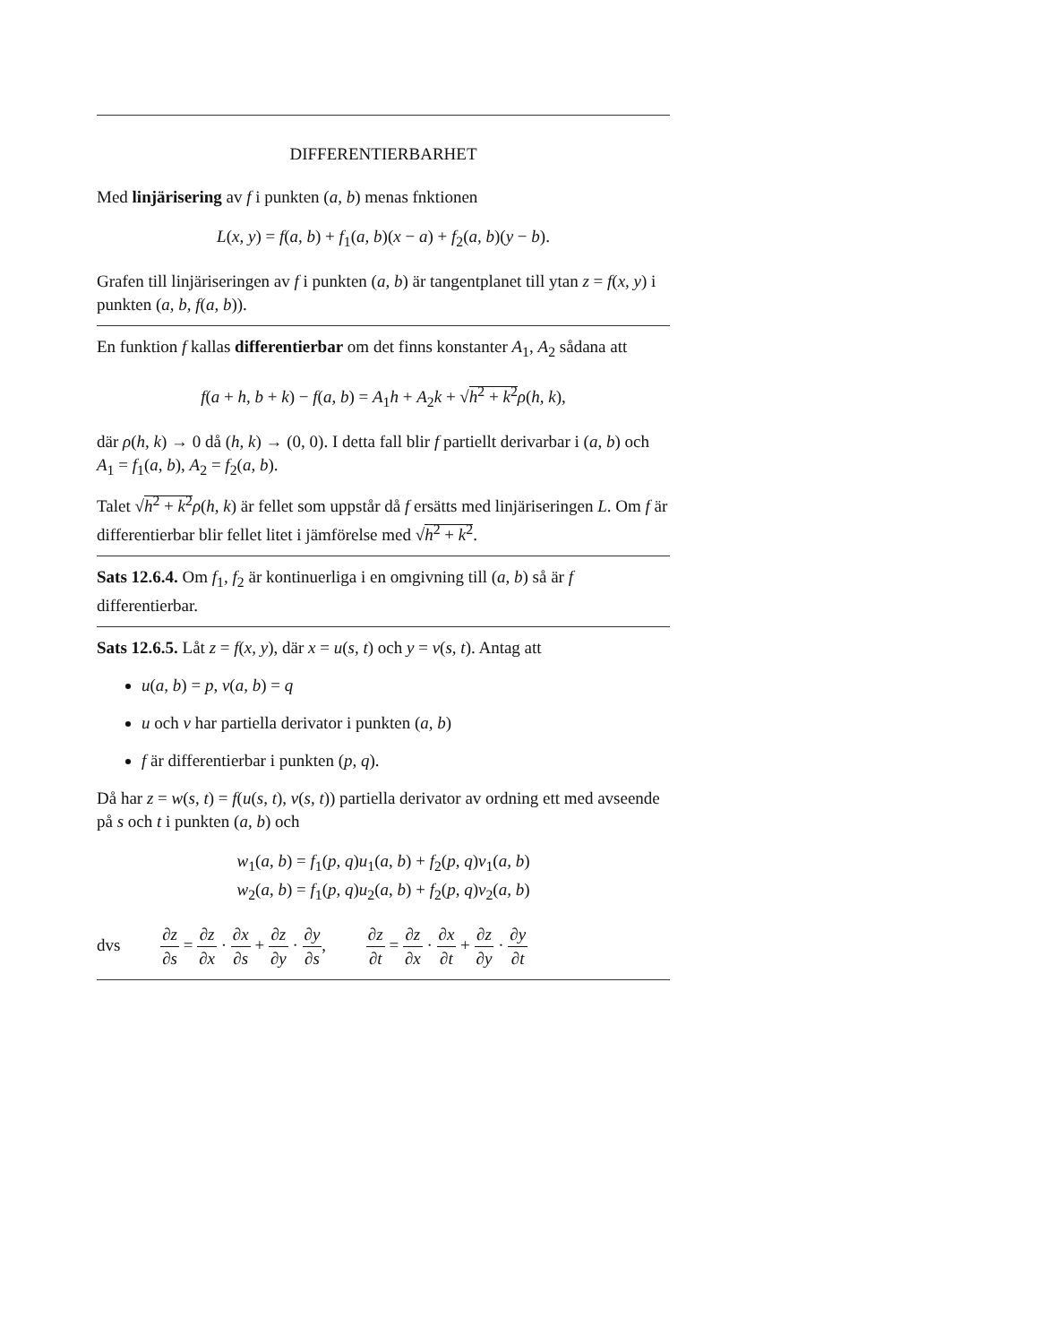DIFFERENTIERBARHET
Med linjärisering av f i punkten (a, b) menas fnktionen
L(x, y) = f(a, b) + f<sub>1</sub>(a, b)(x − a) + f<sub>2</sub>(a, b)(y − b).
Grafen till linjäriseringen av f i punkten (a, b) är tangentplanet till ytan z = f(x, y) i punkten (a, b, f(a, b)).
En funktion f kallas differentierbar om det finns konstanter A<sub>1</sub>, A<sub>2</sub> sådana att
f(a + h, b + k) − f(a, b) = A<sub>1</sub>h + A<sub>2</sub>k + √h<sup>2</sup> + k<sup>2</sup> ρ(h, k),
där ρ(h, k) → 0 då (h, k) → (0, 0). I detta fall blir f partiellt derivarbar i (a, b) och A<sub>1</sub> = f<sub>1</sub>(a, b), A<sub>2</sub> = f<sub>2</sub>(a, b).
Talet √h<sup>2</sup> + k<sup>2</sup> ρ(h, k) är fellet som uppstår då f ersätts med linjäriseringen L. Om f är differentierbar blir fellet litet i jämförelse med √h<sup>2</sup> + k<sup>2</sup>.
Sats 12.6.4. Om f<sub>1</sub>, f<sub>2</sub> är kontinuerliga i en omgivning till (a, b) så är f differentierbar.
Sats 12.6.5. Låt z = f(x, y), där x = u(s, t) och y = v(s, t). Antag att
u(a, b) = p, v(a, b) = q
u och v har partiella derivator i punkten (a, b)
f är differentierbar i punkten (p, q).
Då har z = w(s, t) = f(u(s, t), v(s, t)) partiella derivator av ordning ett med avseende på s och t i punkten (a, b) och
w<sub>1</sub>(a, b) = f<sub>1</sub>(p, q)u<sub>1</sub>(a, b) + f<sub>2</sub>(p, q)v<sub>1</sub>(a, b)
w<sub>2</sub>(a, b) = f<sub>1</sub>(p, q)u<sub>2</sub>(a, b) + f<sub>2</sub>(p, q)v<sub>2</sub>(a, b)
dvs ∂z ∂s = ∂z ∂x · ∂x ∂s + ∂z ∂y · ∂y ∂s, ∂z ∂t = ∂z ∂x · ∂x ∂t + ∂z ∂y · ∂y ∂t